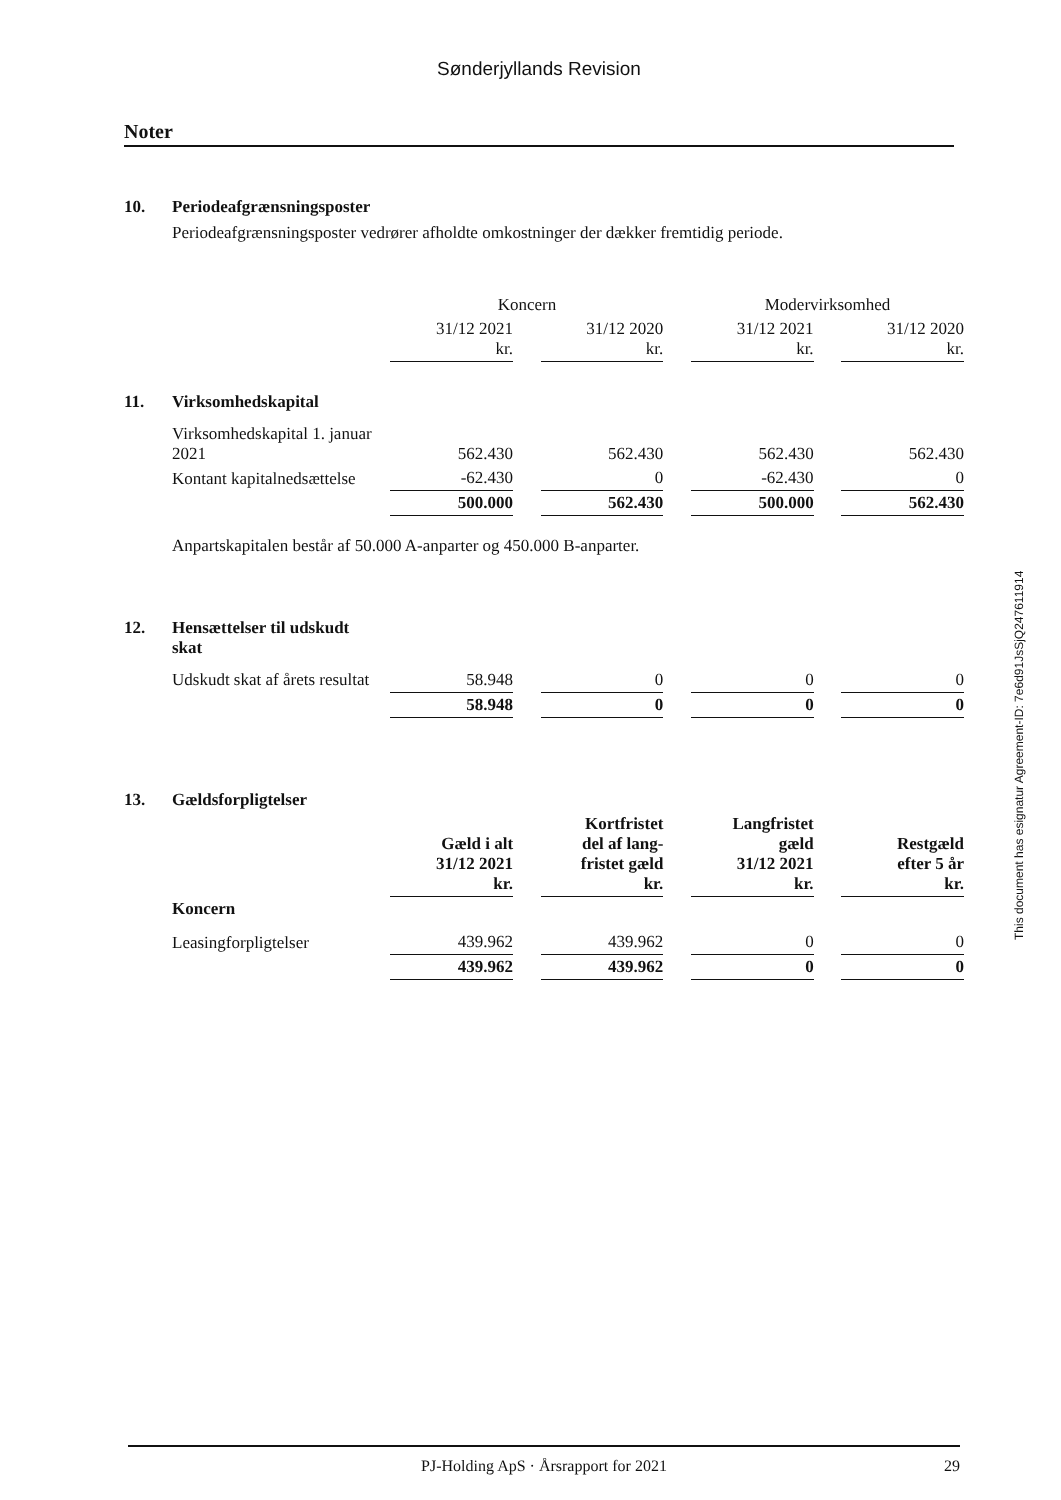Sønderjyllands Revision
Noter
10. Periodeafgrænsningsposter
Periodeafgrænsningsposter vedrører afholdte omkostninger der dækker fremtidig periode.
| | Koncern | | | | Modervirksomhed | | |
| | 31/12 2021 kr. | | 31/12 2020 kr. | | 31/12 2021 kr. | | 31/12 2020 kr. |
| 11. Virksomhedskapital | | | | | | | |
| Virksomhedskapital 1. januar 2021 | 562.430 | | 562.430 | | 562.430 | | 562.430 |
| Kontant kapitalnedsættelse | -62.430 | | 0 | | -62.430 | | 0 |
| | 500.000 | | 562.430 | | 500.000 | | 562.430 |
Anpartskapitalen består af 50.000 A-anparter og 450.000 B-anparter.
| 12. Hensættelser til udskudt skat | | | | | | | |
| Udskudt skat af årets resultat | 58.948 | | 0 | | 0 | | 0 |
| | 58.948 | | 0 | | 0 | | 0 |
| 13. Gældsforpligtelser | | | | | | | |
| | Gæld i alt 31/12 2021 kr. | | Kortfristet del af lang- fristet gæld kr. | | Langfristet gæld 31/12 2021 kr. | | Restgæld efter 5 år kr. |
| Koncern | | | | | | | |
| Leasingforpligtelser | 439.962 | | 439.962 | | 0 | | 0 |
| | 439.962 | | 439.962 | | 0 | | 0 |
This document has esignatur Agreement-ID: 7e6d91JsSjQ247611914
PJ-Holding ApS · Årsrapport for 2021 29